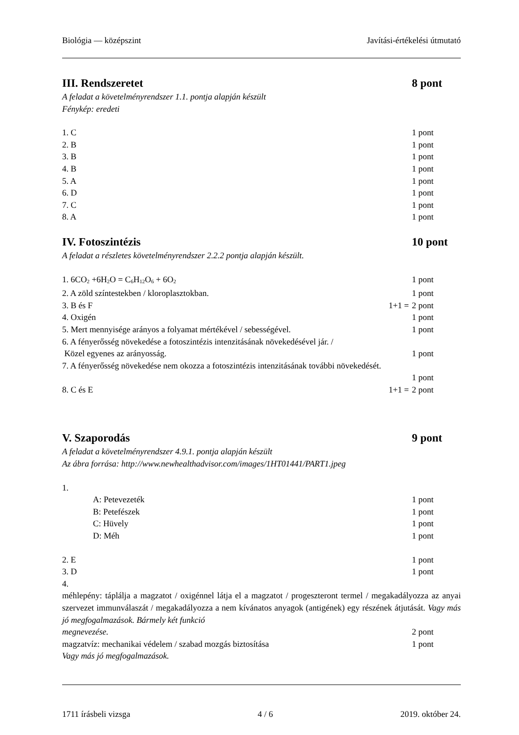Biológia — középszint Javítási-értékelési útmutató
III. Rendszeretet 8 pont
A feladat a követelményrendszer 1.1. pontja alapján készült
Fénykép: eredeti
1. C 1 pont
2. B 1 pont
3. B 1 pont
4. B 1 pont
5. A 1 pont
6. D 1 pont
7. C 1 pont
8. A 1 pont
IV. Fotoszintézis 10 pont
A feladat a részletes követelményrendszer 2.2.2 pontja alapján készült.
1. 6CO<sub>2</sub> +6H<sub>2</sub>O = C<sub>6</sub>H<sub>12</sub>O<sub>6</sub> + 6O<sub>2</sub> 1 pont
2. A zöld színtestekben / kloroplasztokban. 1 pont
3. B és F 1+1 = 2 pont
4. Oxigén 1 pont
5. Mert mennyisége arányos a folyamat mértékével / sebességével. 1 pont
6. A fényerősség növekedése a fotoszintézis intenzitásának növekedésével jár. /
Közel egyenes az arányosság. 1 pont
7. A fényerősség növekedése nem okozza a fotoszintézis intenzitásának további növekedését.
1 pont
8. C és E 1+1 = 2 pont
V. Szaporodás 9 pont
A feladat a követelményrendszer 4.9.1. pontja alapján készült
Az ábra forrása: http://www.newhealthadvisor.com/images/1HT01441/PART1.jpeg
1.
A: Petevezeték 1 pont
B: Petefészek 1 pont
C: Hüvely 1 pont
D: Méh 1 pont
2. E 1 pont
3. D 1 pont
4.
méhlepény: táplálja a magzatot / oxigénnel látja el a magzatot / progeszteront termel / megakadályozza az anyai szervezet immunválaszát / megakadályozza a nem kívánatos anyagok (antigének) egy részének átjutását. Vagy más jó megfogalmazások. Bármely két funkció
megnevezése. 2 pont
magzatvíz: mechanikai védelem / szabad mozgás biztosítása 1 pont
Vagy más jó megfogalmazások.
1711 írásbeli vizsga 4 / 6 2019. október 24.